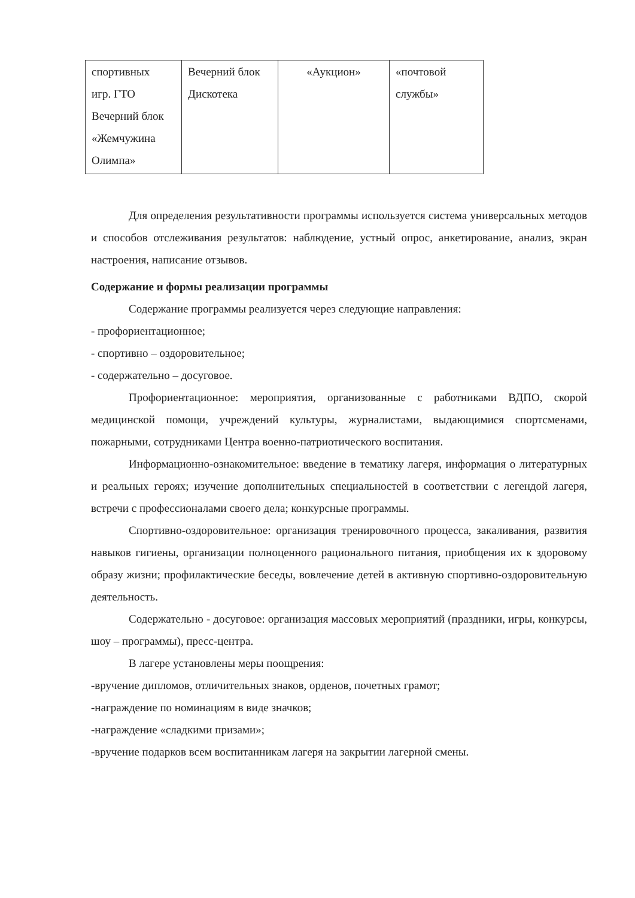| спортивных игр. ГТО Вечерний блок «Жемчужина Олимпа» | Вечерний блок Дискотека | «Аукцион» | «почтовой службы» |
Для определения результативности программы используется система универсальных методов и способов отслеживания результатов: наблюдение, устный опрос, анкетирование, анализ, экран настроения, написание отзывов.
Содержание и формы реализации программы
Содержание программы реализуется через следующие направления:
- профориентационное;
- спортивно – оздоровительное;
- содержательно – досуговое.
Профориентационное: мероприятия, организованные с работниками ВДПО, скорой медицинской помощи, учреждений культуры, журналистами, выдающимися спортсменами, пожарными, сотрудниками Центра военно-патриотического воспитания.
Информационно-ознакомительное: введение в тематику лагеря, информация о литературных и реальных героях; изучение дополнительных специальностей в соответствии с легендой лагеря, встречи с профессионалами своего дела; конкурсные программы.
Спортивно-оздоровительное: организация тренировочного процесса, закаливания, развития навыков гигиены, организации полноценного рационального питания, приобщения их к здоровому образу жизни; профилактические беседы, вовлечение детей в активную спортивно-оздоровительную деятельность.
Содержательно - досуговое: организация массовых мероприятий (праздники, игры, конкурсы, шоу – программы), пресс-центра.
В лагере установлены меры поощрения:
-вручение дипломов, отличительных знаков, орденов, почетных грамот;
-награждение по номинациям в виде значков;
-награждение «сладкими призами»;
-вручение подарков всем воспитанникам лагеря на закрытии лагерной смены.